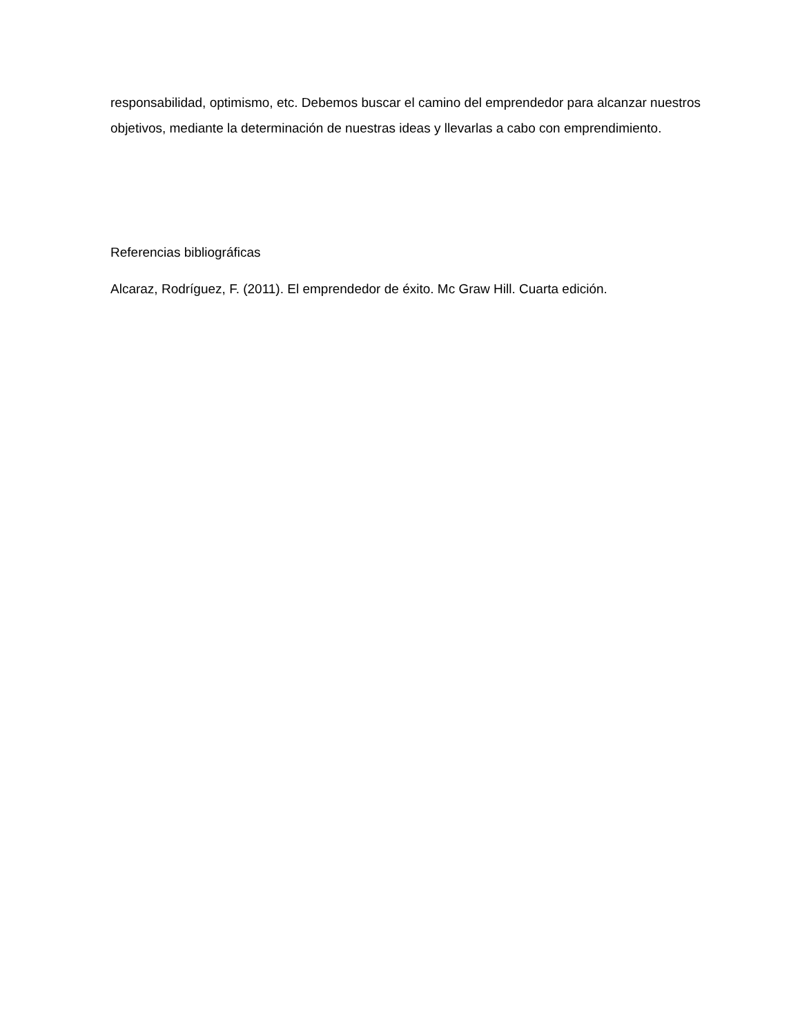responsabilidad, optimismo, etc. Debemos buscar el camino del emprendedor para alcanzar nuestros objetivos, mediante la determinación de nuestras ideas y llevarlas a cabo con emprendimiento.
Referencias bibliográficas
Alcaraz, Rodríguez, F. (2011). El emprendedor de éxito. Mc Graw Hill. Cuarta edición.